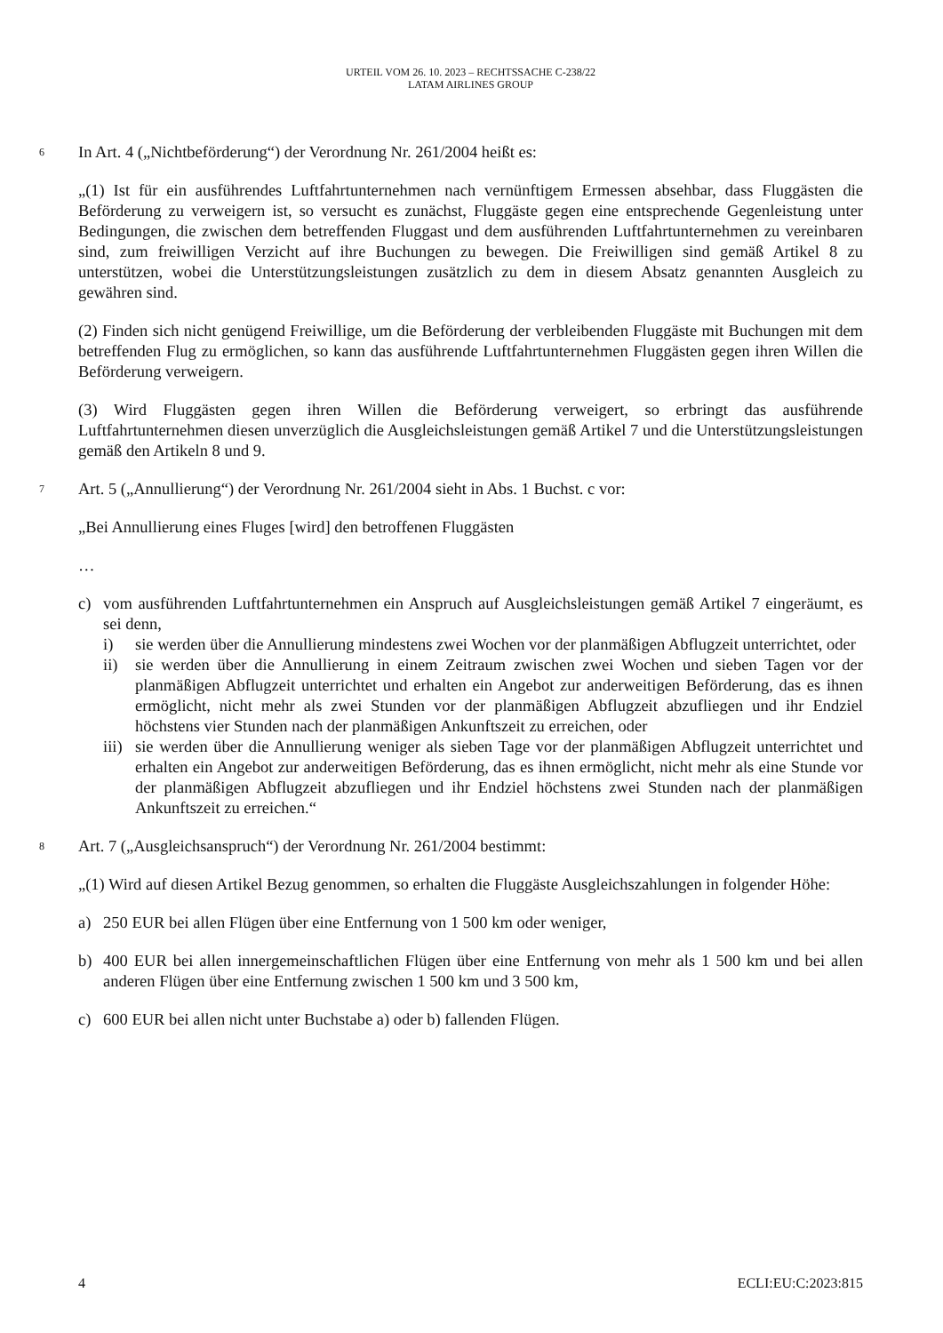URTEIL VOM 26. 10. 2023 – RECHTSSACHE C-238/22
LATAM AIRLINES GROUP
6
In Art. 4 („Nichtbeförderung“) der Verordnung Nr. 261/2004 heißt es:
„(1) Ist für ein ausführendes Luftfahrtunternehmen nach vernünftigem Ermessen absehbar, dass Fluggästen die Beförderung zu verweigern ist, so versucht es zunächst, Fluggäste gegen eine entsprechende Gegenleistung unter Bedingungen, die zwischen dem betreffenden Fluggast und dem ausführenden Luftfahrtunternehmen zu vereinbaren sind, zum freiwilligen Verzicht auf ihre Buchungen zu bewegen. Die Freiwilligen sind gemäß Artikel 8 zu unterstützen, wobei die Unterstützungsleistungen zusätzlich zu dem in diesem Absatz genannten Ausgleich zu gewähren sind.
(2) Finden sich nicht genügend Freiwillige, um die Beförderung der verbleibenden Fluggäste mit Buchungen mit dem betreffenden Flug zu ermöglichen, so kann das ausführende Luftfahrtunternehmen Fluggästen gegen ihren Willen die Beförderung verweigern.
(3) Wird Fluggästen gegen ihren Willen die Beförderung verweigert, so erbringt das ausführende Luftfahrtunternehmen diesen unverzüglich die Ausgleichsleistungen gemäß Artikel 7 und die Unterstützungsleistungen gemäß den Artikeln 8 und 9.
7
Art. 5 („Annullierung“) der Verordnung Nr. 261/2004 sieht in Abs. 1 Buchst. c vor:
„Bei Annullierung eines Fluges [wird] den betroffenen Fluggästen
…
c) vom ausführenden Luftfahrtunternehmen ein Anspruch auf Ausgleichsleistungen gemäß Artikel 7 eingeräumt, es sei denn,
i) sie werden über die Annullierung mindestens zwei Wochen vor der planmäßigen Abflugzeit unterrichtet, oder
ii) sie werden über die Annullierung in einem Zeitraum zwischen zwei Wochen und sieben Tagen vor der planmäßigen Abflugzeit unterrichtet und erhalten ein Angebot zur anderweitigen Beförderung, das es ihnen ermöglicht, nicht mehr als zwei Stunden vor der planmäßigen Abflugzeit abzufliegen und ihr Endziel höchstens vier Stunden nach der planmäßigen Ankunftszeit zu erreichen, oder
iii) sie werden über die Annullierung weniger als sieben Tage vor der planmäßigen Abflugzeit unterrichtet und erhalten ein Angebot zur anderweitigen Beförderung, das es ihnen ermöglicht, nicht mehr als eine Stunde vor der planmäßigen Abflugzeit abzufliegen und ihr Endziel höchstens zwei Stunden nach der planmäßigen Ankunftszeit zu erreichen.“
8
Art. 7 („Ausgleichsanspruch“) der Verordnung Nr. 261/2004 bestimmt:
„(1) Wird auf diesen Artikel Bezug genommen, so erhalten die Fluggäste Ausgleichszahlungen in folgender Höhe:
a) 250 EUR bei allen Flügen über eine Entfernung von 1 500 km oder weniger,
b) 400 EUR bei allen innergemeinschaftlichen Flügen über eine Entfernung von mehr als 1 500 km und bei allen anderen Flügen über eine Entfernung zwischen 1 500 km und 3 500 km,
c) 600 EUR bei allen nicht unter Buchstabe a) oder b) fallenden Flügen.
4 ECLI:EU:C:2023:815